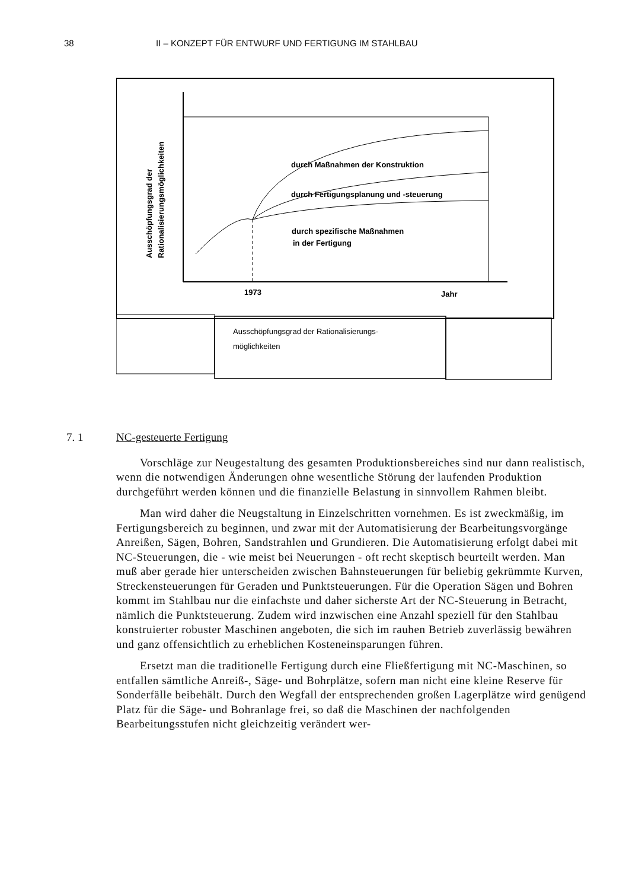38 II – KONZEPT FÜR ENTWURF UND FERTIGUNG IM STAHLBAU
durch Maßnahmen der Konstruktion
durch Fertigungsplanung und -steuerung
durch spezifische Maßnahmen
in der Fertigung
1973
Jahr
Ausschöpfungsgrad der
Rationalisierungsmöglichkeiten
Ausschöpfungsgrad der Rationalisierungs-
möglichkeiten
7. 1 NC-gesteuerte Fertigung
Vorschläge zur Neugestaltung des gesamten Produktionsbereiches sind nur dann realistisch, wenn die notwendigen Änderungen ohne wesentliche Störung der laufenden Produktion durchgeführt werden können und die finanzielle Belastung in sinnvollem Rahmen bleibt.
Man wird daher die Neugstaltung in Einzelschritten vornehmen. Es ist zweckmäßig, im Fertigungsbereich zu beginnen, und zwar mit der Automatisierung der Bearbeitungsvorgänge Anreißen, Sägen, Bohren, Sandstrahlen und Grundieren. Die Automatisierung erfolgt dabei mit NC-Steuerungen, die - wie meist bei Neuerungen - oft recht skeptisch beurteilt werden. Man muß aber gerade hier unterscheiden zwischen Bahnsteuerungen für beliebig gekrümmte Kurven, Streckensteuerungen für Geraden und Punktsteuerungen. Für die Operation Sägen und Bohren kommt im Stahlbau nur die einfachste und daher sicherste Art der NC-Steuerung in Betracht, nämlich die Punktsteuerung. Zudem wird inzwischen eine Anzahl speziell für den Stahlbau konstruierter robuster Maschinen angeboten, die sich im rauhen Betrieb zuverlässig bewähren und ganz offensichtlich zu erheblichen Kosteneinsparungen führen.
Ersetzt man die traditionelle Fertigung durch eine Fließfertigung mit NC-Maschinen, so entfallen sämtliche Anreiß-, Säge- und Bohrplätze, sofern man nicht eine kleine Reserve für Sonderfälle beibehält. Durch den Wegfall der entsprechenden großen Lagerplätze wird genügend Platz für die Säge- und Bohranlage frei, so daß die Maschinen der nachfolgenden Bearbeitungsstufen nicht gleichzeitig verändert wer-